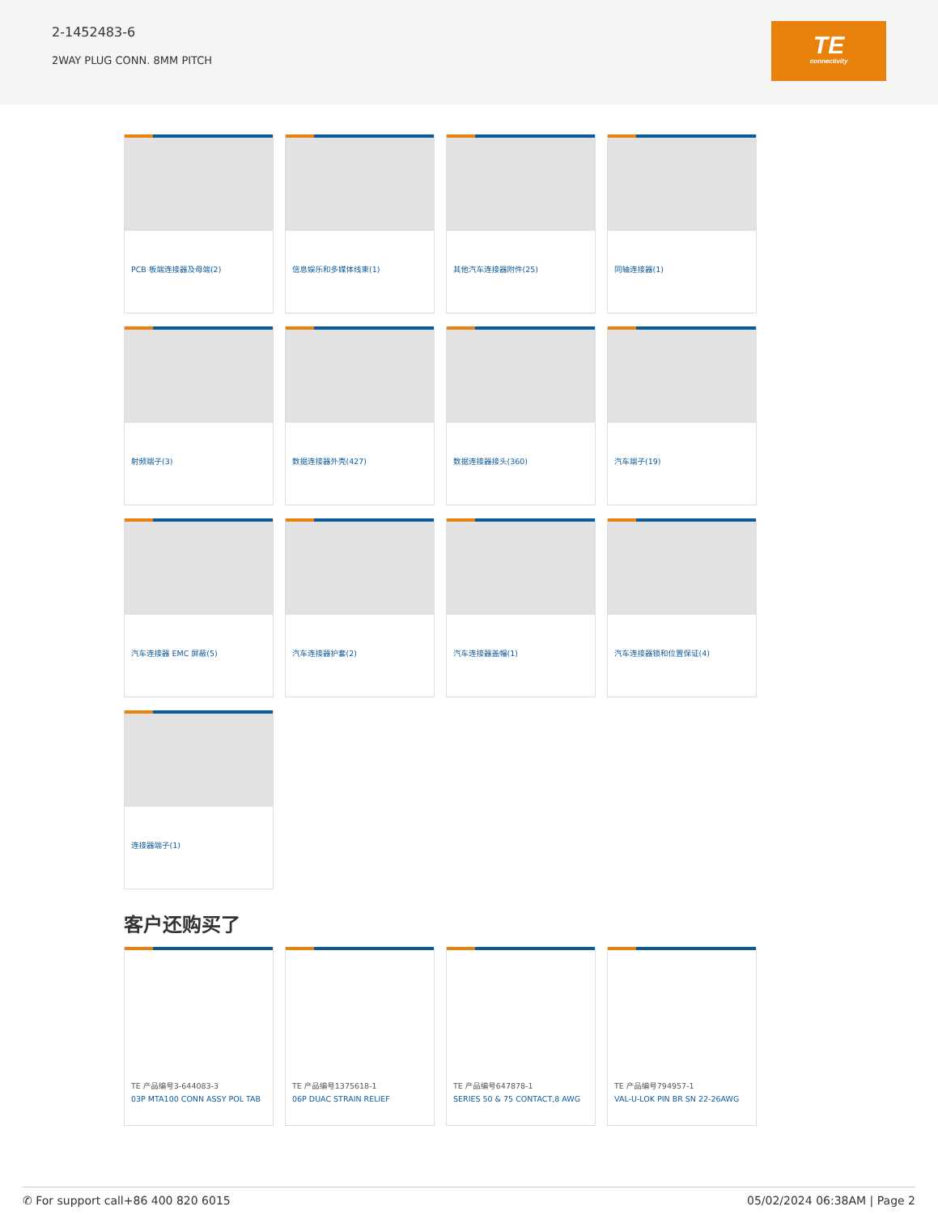2-1452483-6
2WAY PLUG CONN. 8MM PITCH
TE
connectivity
PCB 板端连接器及母端(2)
信息娱乐和多媒体线束(1)
其他汽车连接器附件(25)
同轴连接器(1)
射频端子(3)
数据连接器外壳(427)
数据连接器接头(360)
汽车端子(19)
汽车连接器 EMC 屏蔽(5)
汽车连接器护套(2)
汽车连接器盖帽(1)
汽车连接器锁和位置保证(4)
连接器端子(1)
客户还购买了
TE 产品编号3-644083-3
03P MTA100 CONN ASSY POL TAB
TE 产品编号1375618-1
06P DUAC STRAIN RELIEF
TE 产品编号647878-1
SERIES 50 & 75 CONTACT,8 AWG
TE 产品编号794957-1
VAL-U-LOK PIN BR SN 22-26AWG
✆ For support call+86 400 820 6015 05/02/2024 06:38AM | Page 2